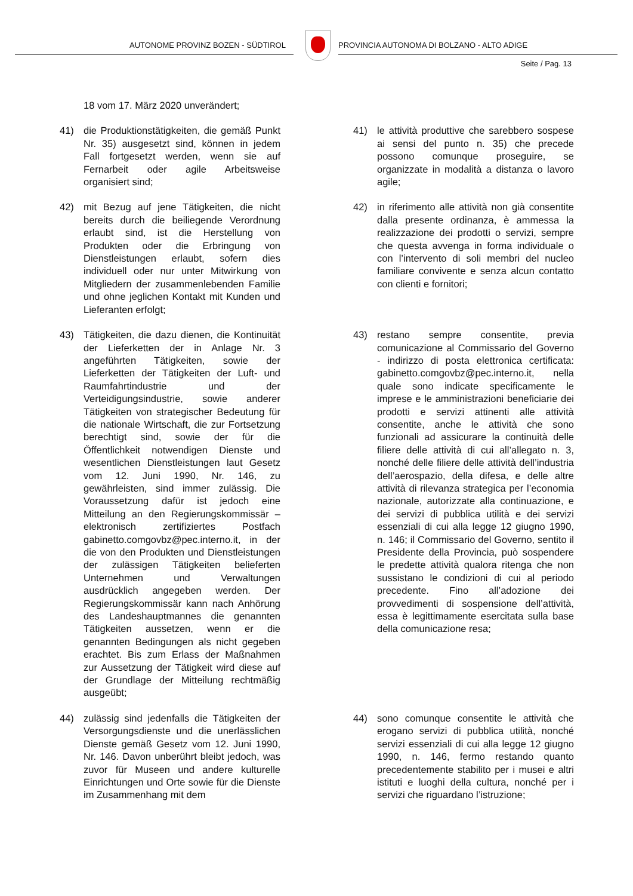AUTONOME PROVINZ BOZEN - SÜDTIROL
PROVINCIA AUTONOMA DI BOLZANO - ALTO ADIGE
Seite / Pag. 13
18 vom 17. März 2020 unverändert;
41) die Produktionstätigkeiten, die gemäß Punkt Nr. 35) ausgesetzt sind, können in jedem Fall fortgesetzt werden, wenn sie auf Fernarbeit oder agile Arbeitsweise organisiert sind;
41) le attività produttive che sarebbero sospese ai sensi del punto n. 35) che precede possono comunque proseguire, se organizzate in modalità a distanza o lavoro agile;
42) mit Bezug auf jene Tätigkeiten, die nicht bereits durch die beiliegende Verordnung erlaubt sind, ist die Herstellung von Produkten oder die Erbringung von Dienstleistungen erlaubt, sofern dies individuell oder nur unter Mitwirkung von Mitgliedern der zusammenlebenden Familie und ohne jeglichen Kontakt mit Kunden und Lieferanten erfolgt;
42) in riferimento alle attività non già consentite dalla presente ordinanza, è ammessa la realizzazione dei prodotti o servizi, sempre che questa avvenga in forma individuale o con l’intervento di soli membri del nucleo familiare convivente e senza alcun contatto con clienti e fornitori;
43) Tätigkeiten, die dazu dienen, die Kontinuität der Lieferketten der in Anlage Nr. 3 angeführten Tätigkeiten, sowie der Lieferketten der Tätigkeiten der Luft- und Raumfahrtindustrie und der Verteidigungsindustrie, sowie anderer Tätigkeiten von strategischer Bedeutung für die nationale Wirtschaft, die zur Fortsetzung berechtigt sind, sowie der für die Öffentlichkeit notwendigen Dienste und wesentlichen Dienstleistungen laut Gesetz vom 12. Juni 1990, Nr. 146, zu gewährleisten, sind immer zulässig. Die Voraussetzung dafür ist jedoch eine Mitteilung an den Regierungskommissär – elektronisch zertifiziertes Postfach gabinetto.comgovbz@pec.interno.it, in der die von den Produkten und Dienstleistungen der zulässigen Tätigkeiten belieferten Unternehmen und Verwaltungen ausdrücklich angegeben werden. Der Regierungskommissär kann nach Anhörung des Landeshauptmannes die genannten Tätigkeiten aussetzen, wenn er die genannten Bedingungen als nicht gegeben erachtet. Bis zum Erlass der Maßnahmen zur Aussetzung der Tätigkeit wird diese auf der Grundlage der Mitteilung rechtmäßig ausgeübt;
43) restano sempre consentite, previa comunicazione al Commissario del Governo - indirizzo di posta elettronica certificata: gabinetto.comgovbz@pec.interno.it, nella quale sono indicate specificamente le imprese e le amministrazioni beneficiarie dei prodotti e servizi attinenti alle attività consentite, anche le attività che sono funzionali ad assicurare la continuità delle filiere delle attività di cui all’allegato n. 3, nonché delle filiere delle attività dell’industria dell’aerospazio, della difesa, e delle altre attività di rilevanza strategica per l’economia nazionale, autorizzate alla continuazione, e dei servizi di pubblica utilità e dei servizi essenziali di cui alla legge 12 giugno 1990, n. 146; il Commissario del Governo, sentito il Presidente della Provincia, può sospendere le predette attività qualora ritenga che non sussistano le condizioni di cui al periodo precedente. Fino all’adozione dei provvedimenti di sospensione dell’attività, essa è legittimamente esercitata sulla base della comunicazione resa;
44) zulässig sind jedenfalls die Tätigkeiten der Versorgungsdienste und die unerlässlichen Dienste gemäß Gesetz vom 12. Juni 1990, Nr. 146. Davon unberührt bleibt jedoch, was zuvor für Museen und andere kulturelle Einrichtungen und Orte sowie für die Dienste im Zusammenhang mit dem
44) sono comunque consentite le attività che erogano servizi di pubblica utilità, nonché servizi essenziali di cui alla legge 12 giugno 1990, n. 146, fermo restando quanto precedentemente stabilito per i musei e altri istituti e luoghi della cultura, nonché per i servizi che riguardano l’istruzione;